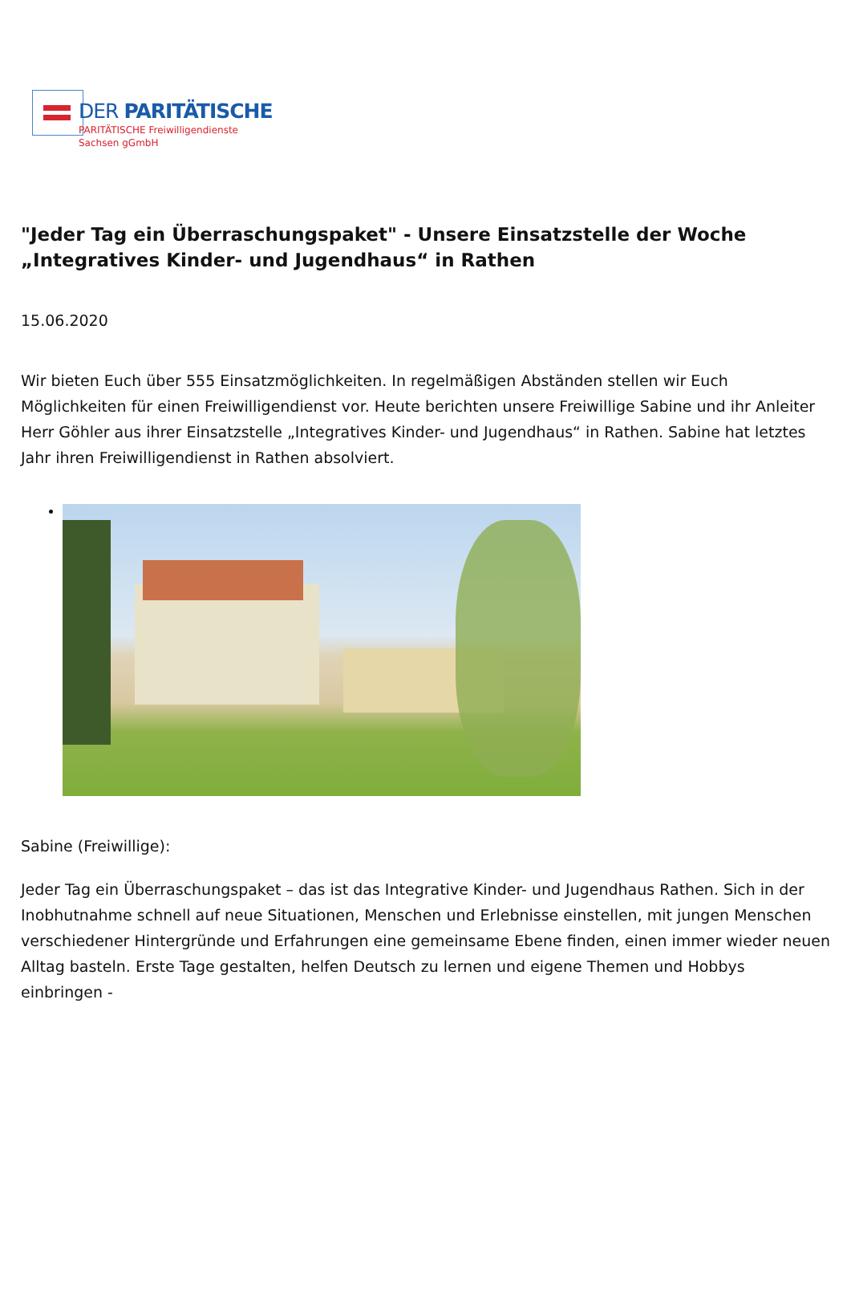DER PARITÄTISCHE
PARITÄTISCHE Freiwilligendienste
Sachsen gGmbH
"Jeder Tag ein Überraschungspaket" - Unsere Einsatzstelle der Woche „Integratives Kinder- und Jugendhaus“ in Rathen
15.06.2020
Wir bieten Euch über 555 Einsatzmöglichkeiten. In regelmäßigen Abständen stellen wir Euch Möglichkeiten für einen Freiwilligendienst vor. Heute berichten unsere Freiwillige Sabine und ihr Anleiter Herr Göhler aus ihrer Einsatzstelle „Integratives Kinder- und Jugendhaus“ in Rathen. Sabine hat letztes Jahr ihren Freiwilligendienst in Rathen absolviert.
Sabine (Freiwillige):
Jeder Tag ein Überraschungspaket – das ist das Integrative Kinder- und Jugendhaus Rathen. Sich in der Inobhutnahme schnell auf neue Situationen, Menschen und Erlebnisse einstellen, mit jungen Menschen verschiedener Hintergründe und Erfahrungen eine gemeinsame Ebene finden, einen immer wieder neuen Alltag basteln. Erste Tage gestalten, helfen Deutsch zu lernen und eigene Themen und Hobbys einbringen -